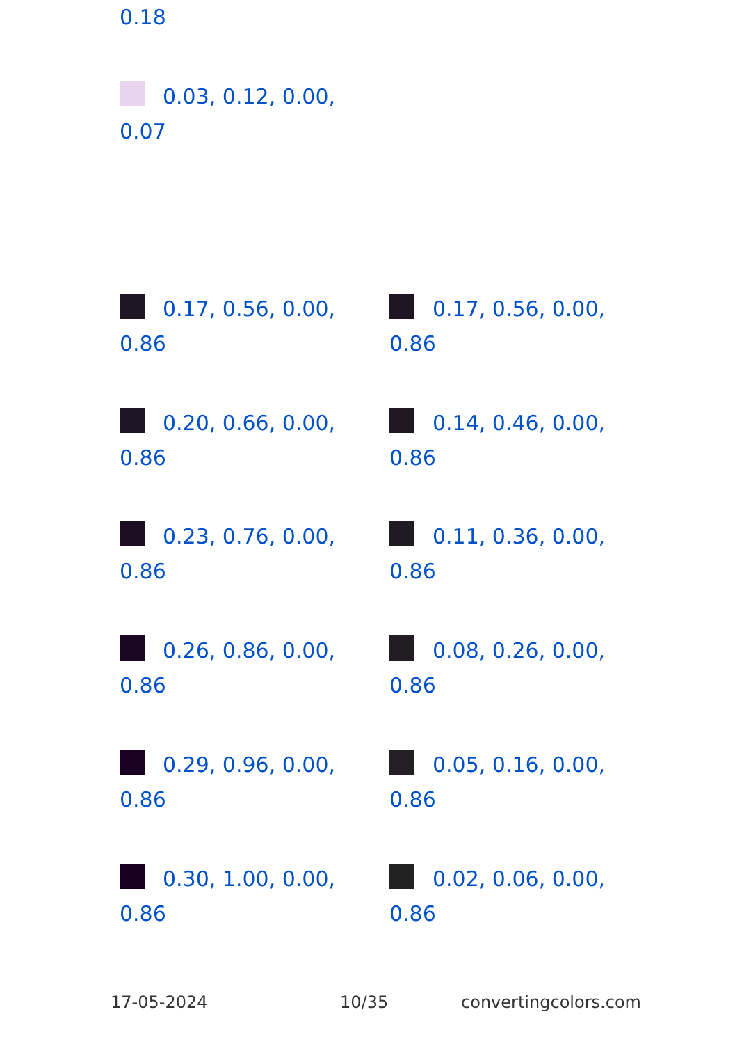0.18
0.03, 0.12, 0.00, 0.07
0.17, 0.56, 0.00, 0.86
0.17, 0.56, 0.00, 0.86
0.20, 0.66, 0.00, 0.86
0.14, 0.46, 0.00, 0.86
0.23, 0.76, 0.00, 0.86
0.11, 0.36, 0.00, 0.86
0.26, 0.86, 0.00, 0.86
0.08, 0.26, 0.00, 0.86
0.29, 0.96, 0.00, 0.86
0.05, 0.16, 0.00, 0.86
0.30, 1.00, 0.00, 0.86
0.02, 0.06, 0.00, 0.86
17-05-2024 10/35 convertingcolors.com